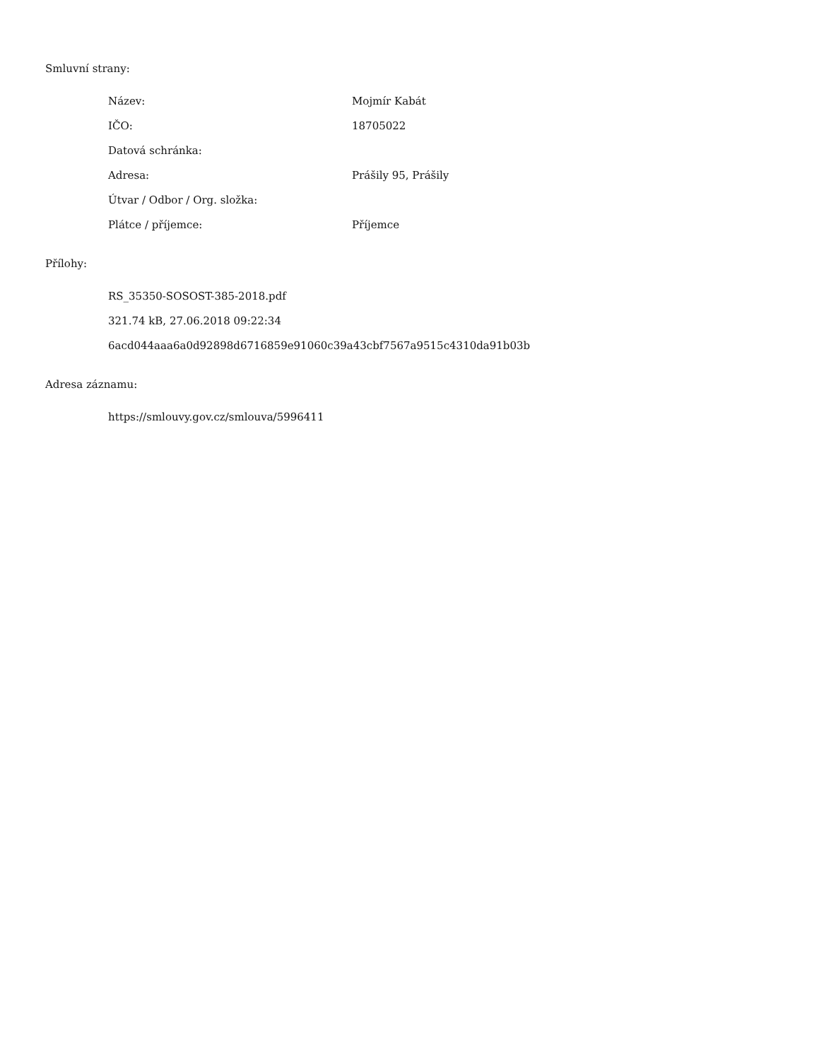Smluvní strany:
| Název: | Mojmír Kabát |
| IČO: | 18705022 |
| Datová schránka: | |
| Adresa: | Prášily 95, Prášily |
| Útvar / Odbor / Org. složka: | |
| Plátce / příjemce: | Příjemce |
Přílohy:
RS_35350-SOSOST-385-2018.pdf
321.74 kB, 27.06.2018 09:22:34
6acd044aaa6a0d92898d6716859e91060c39a43cbf7567a9515c4310da91b03b
Adresa záznamu:
https://smlouvy.gov.cz/smlouva/5996411